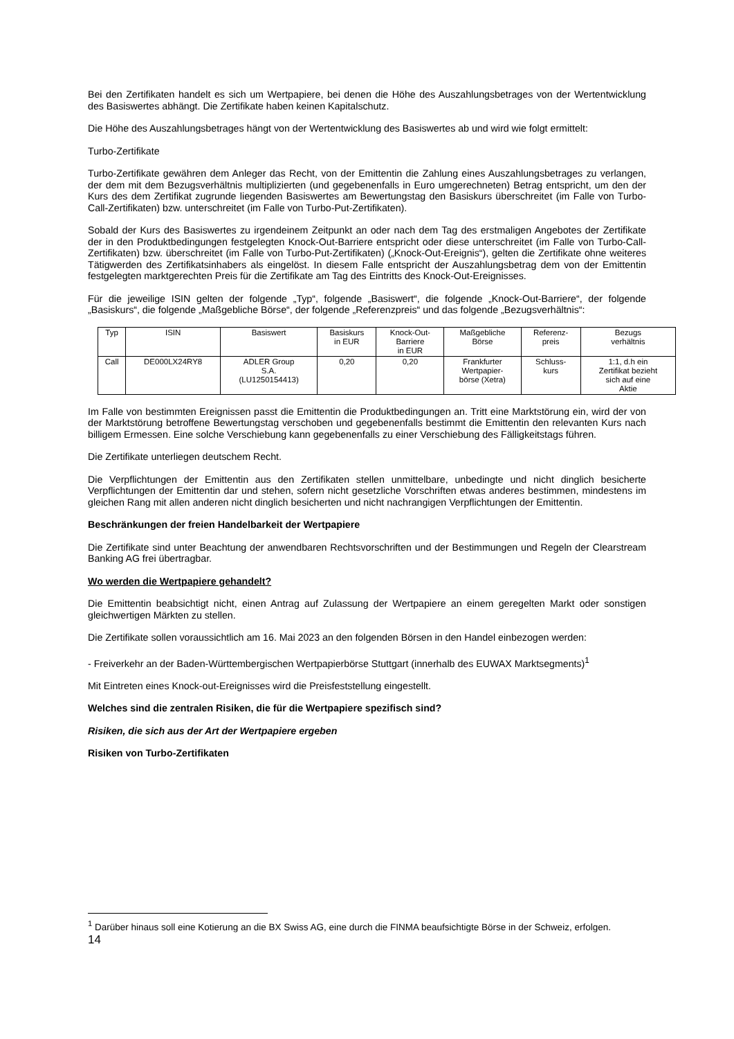Bei den Zertifikaten handelt es sich um Wertpapiere, bei denen die Höhe des Auszahlungsbetrages von der Wertentwicklung des Basiswertes abhängt. Die Zertifikate haben keinen Kapitalschutz.
Die Höhe des Auszahlungsbetrages hängt von der Wertentwicklung des Basiswertes ab und wird wie folgt ermittelt:
Turbo-Zertifikate
Turbo-Zertifikate gewähren dem Anleger das Recht, von der Emittentin die Zahlung eines Auszahlungsbetrages zu verlangen, der dem mit dem Bezugsverhältnis multiplizierten (und gegebenenfalls in Euro umgerechneten) Betrag entspricht, um den der Kurs des dem Zertifikat zugrunde liegenden Basiswertes am Bewertungstag den Basiskurs überschreitet (im Falle von Turbo-Call-Zertifikaten) bzw. unterschreitet (im Falle von Turbo-Put-Zertifikaten).
Sobald der Kurs des Basiswertes zu irgendeinem Zeitpunkt an oder nach dem Tag des erstmaligen Angebotes der Zertifikate der in den Produktbedingungen festgelegten Knock-Out-Barriere entspricht oder diese unterschreitet (im Falle von Turbo-Call-Zertifikaten) bzw. überschreitet (im Falle von Turbo-Put-Zertifikaten) („Knock-Out-Ereignis“), gelten die Zertifikate ohne weiteres Tätigwerden des Zertifikatsinhabers als eingelöst. In diesem Falle entspricht der Auszahlungsbetrag dem von der Emittentin festgelegten marktgerechten Preis für die Zertifikate am Tag des Eintritts des Knock-Out-Ereignisses.
Für die jeweilige ISIN gelten der folgende „Typ“, folgende „Basiswert“, die folgende „Knock-Out-Barriere“, der folgende „Basiskurs“, die folgende „Maßgebliche Börse“, der folgende „Referenzpreis“ und das folgende „Bezugsverhältnis“:
| Typ | ISIN | Basiswert | Basiskurs in EUR | Knock-Out- Barriere in EUR | Maßgebliche Börse | Referenz- preis | Bezugs verhältnis |
| --- | --- | --- | --- | --- | --- | --- | --- |
| Call | DE000LX24RY8 | ADLER Group S.A. (LU1250154413) | 0,20 | 0,20 | Frankfurter Wertpapier- börse (Xetra) | Schluss- kurs | 1:1, d.h ein Zertifikat bezieht sich auf eine Aktie |
Im Falle von bestimmten Ereignissen passt die Emittentin die Produktbedingungen an. Tritt eine Marktstörung ein, wird der von der Marktstörung betroffene Bewertungstag verschoben und gegebenenfalls bestimmt die Emittentin den relevanten Kurs nach billigem Ermessen. Eine solche Verschiebung kann gegebenenfalls zu einer Verschiebung des Fälligkeitstags führen.
Die Zertifikate unterliegen deutschem Recht.
Die Verpflichtungen der Emittentin aus den Zertifikaten stellen unmittelbare, unbedingte und nicht dinglich besicherte Verpflichtungen der Emittentin dar und stehen, sofern nicht gesetzliche Vorschriften etwas anderes bestimmen, mindestens im gleichen Rang mit allen anderen nicht dinglich besicherten und nicht nachrangigen Verpflichtungen der Emittentin.
Beschränkungen der freien Handelbarkeit der Wertpapiere
Die Zertifikate sind unter Beachtung der anwendbaren Rechtsvorschriften und der Bestimmungen und Regeln der Clearstream Banking AG frei übertragbar.
Wo werden die Wertpapiere gehandelt?
Die Emittentin beabsichtigt nicht, einen Antrag auf Zulassung der Wertpapiere an einem geregelten Markt oder sonstigen gleichwertigen Märkten zu stellen.
Die Zertifikate sollen voraussichtlich am 16. Mai 2023 an den folgenden Börsen in den Handel einbezogen werden:
- Freiverkehr an der Baden-Württembergischen Wertpapierbörse Stuttgart (innerhalb des EUWAX Marktsegments)<sup>1</sup>
Mit Eintreten eines Knock-out-Ereignisses wird die Preisfeststellung eingestellt.
Welches sind die zentralen Risiken, die für die Wertpapiere spezifisch sind?
Risiken, die sich aus der Art der Wertpapiere ergeben
Risiken von Turbo-Zertifikaten
<sup>1</sup> Darüber hinaus soll eine Kotierung an die BX Swiss AG, eine durch die FINMA beaufsichtigte Börse in der Schweiz, erfolgen.
14